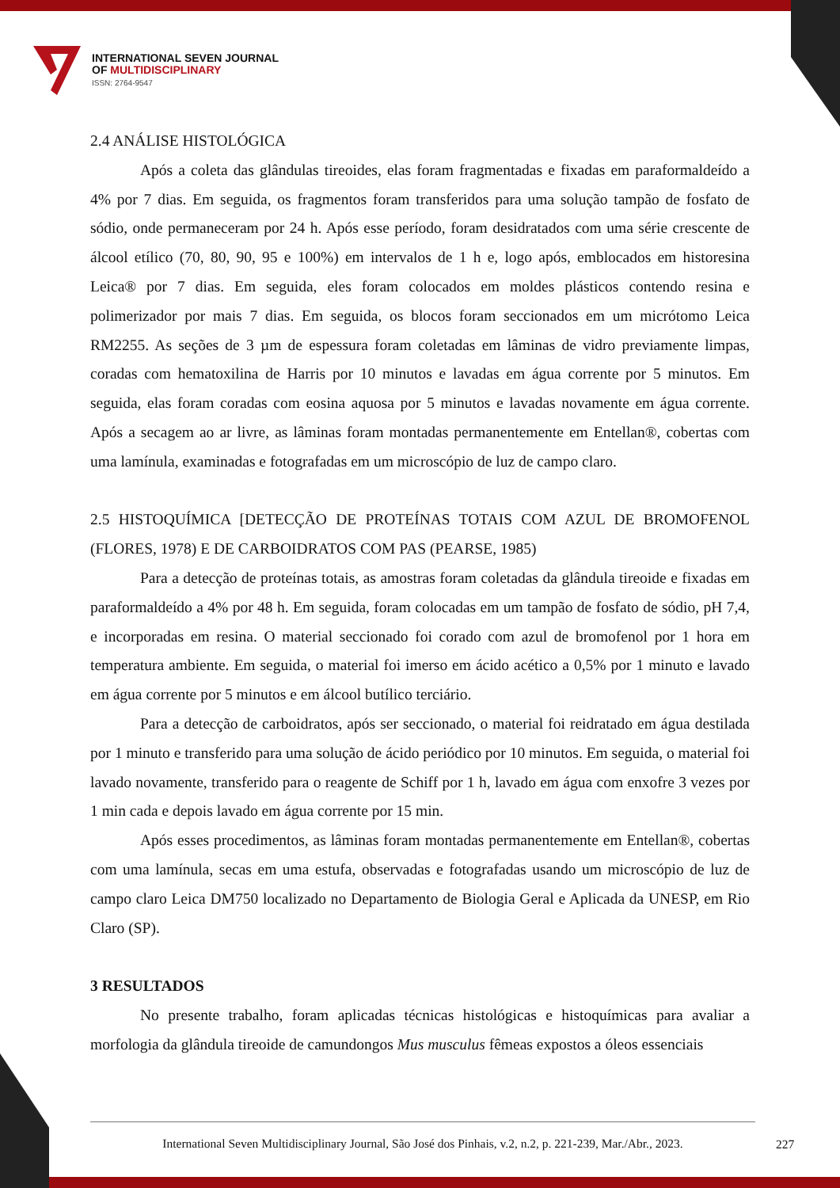INTERNATIONAL SEVEN JOURNAL
OF MULTIDISCIPLINARY
ISSN: 2764-9547
2.4 ANÁLISE HISTOLÓGICA
Após a coleta das glândulas tireoides, elas foram fragmentadas e fixadas em paraformaldeído a 4% por 7 dias. Em seguida, os fragmentos foram transferidos para uma solução tampão de fosfato de sódio, onde permaneceram por 24 h. Após esse período, foram desidratados com uma série crescente de álcool etílico (70, 80, 90, 95 e 100%) em intervalos de 1 h e, logo após, emblocados em historesina Leica® por 7 dias. Em seguida, eles foram colocados em moldes plásticos contendo resina e polimerizador por mais 7 dias. Em seguida, os blocos foram seccionados em um micrótomo Leica RM2255. As seções de 3 µm de espessura foram coletadas em lâminas de vidro previamente limpas, coradas com hematoxilina de Harris por 10 minutos e lavadas em água corrente por 5 minutos. Em seguida, elas foram coradas com eosina aquosa por 5 minutos e lavadas novamente em água corrente. Após a secagem ao ar livre, as lâminas foram montadas permanentemente em Entellan®, cobertas com uma lamínula, examinadas e fotografadas em um microscópio de luz de campo claro.
2.5 HISTOQUÍMICA [DETECÇÃO DE PROTEÍNAS TOTAIS COM AZUL DE BROMOFENOL (FLORES, 1978) E DE CARBOIDRATOS COM PAS (PEARSE, 1985)
Para a detecção de proteínas totais, as amostras foram coletadas da glândula tireoide e fixadas em paraformaldeído a 4% por 48 h. Em seguida, foram colocadas em um tampão de fosfato de sódio, pH 7,4, e incorporadas em resina. O material seccionado foi corado com azul de bromofenol por 1 hora em temperatura ambiente. Em seguida, o material foi imerso em ácido acético a 0,5% por 1 minuto e lavado em água corrente por 5 minutos e em álcool butílico terciário.
Para a detecção de carboidratos, após ser seccionado, o material foi reidratado em água destilada por 1 minuto e transferido para uma solução de ácido periódico por 10 minutos. Em seguida, o material foi lavado novamente, transferido para o reagente de Schiff por 1 h, lavado em água com enxofre 3 vezes por 1 min cada e depois lavado em água corrente por 15 min.
Após esses procedimentos, as lâminas foram montadas permanentemente em Entellan®, cobertas com uma lamínula, secas em uma estufa, observadas e fotografadas usando um microscópio de luz de campo claro Leica DM750 localizado no Departamento de Biologia Geral e Aplicada da UNESP, em Rio Claro (SP).
3 RESULTADOS
No presente trabalho, foram aplicadas técnicas histológicas e histoquímicas para avaliar a morfologia da glândula tireoide de camundongos Mus musculus fêmeas expostos a óleos essenciais
International Seven Multidisciplinary Journal, São José dos Pinhais, v.2, n.2, p. 221-239, Mar./Abr., 2023.
227